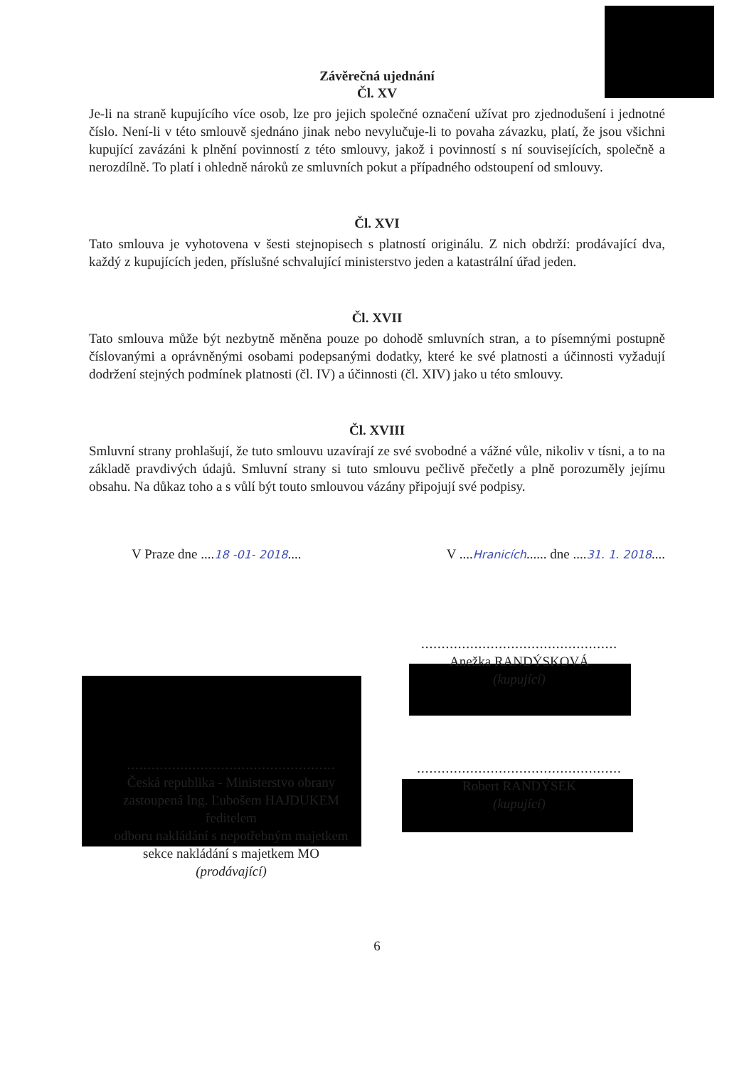Závěrečná ujednání
Čl. XV
Je-li na straně kupujícího více osob, lze pro jejich společné označení užívat pro zjednodušení i jednotné číslo. Není-li v této smlouvě sjednáno jinak nebo nevylučuje-li to povaha závazku, platí, že jsou všichni kupující zavázáni k plnění povinností z této smlouvy, jakož i povinností s ní souvisejících, společně a nerozdílně. To platí i ohledně nároků ze smluvních pokut a případného odstoupení od smlouvy.
Čl. XVI
Tato smlouva je vyhotovena v šesti stejnopisech s platností originálu. Z nich obdrží: prodávající dva, každý z kupujících jeden, příslušné schvalující ministerstvo jeden a katastrální úřad jeden.
Čl. XVII
Tato smlouva může být nezbytně měněna pouze po dohodě smluvních stran, a to písemnými postupně číslovanými a oprávněnými osobami podepsanými dodatky, které ke své platnosti a účinnosti vyžadují dodržení stejných podmínek platnosti (čl. IV) a účinnosti (čl. XIV) jako u této smlouvy.
Čl. XVIII
Smluvní strany prohlašují, že tuto smlouvu uzavírají ze své svobodné a vážné vůle, nikoliv v tísni, a to na základě pravdivých údajů. Smluvní strany si tuto smlouvu pečlivě přečetly a plně porozuměly jejímu obsahu. Na důkaz toho a s vůlí být touto smlouvou vázány připojují své podpisy.
V Praze dne ....18 -01- 2018.... V ....Hranicích...... dne ....31. 1. 2018....
...................................................
Česká republika - Ministerstvo obrany
zastoupená Ing. Ľubošem HAJDUKEM
ředitelem
odboru nakládání s nepotřebným majetkem
sekce nakládání s majetkem MO
(prodávající)
................................................
Anežka RANDÝSKOVÁ
(kupující)
..................................................
Robert RANDÝSEK
(kupující)
6